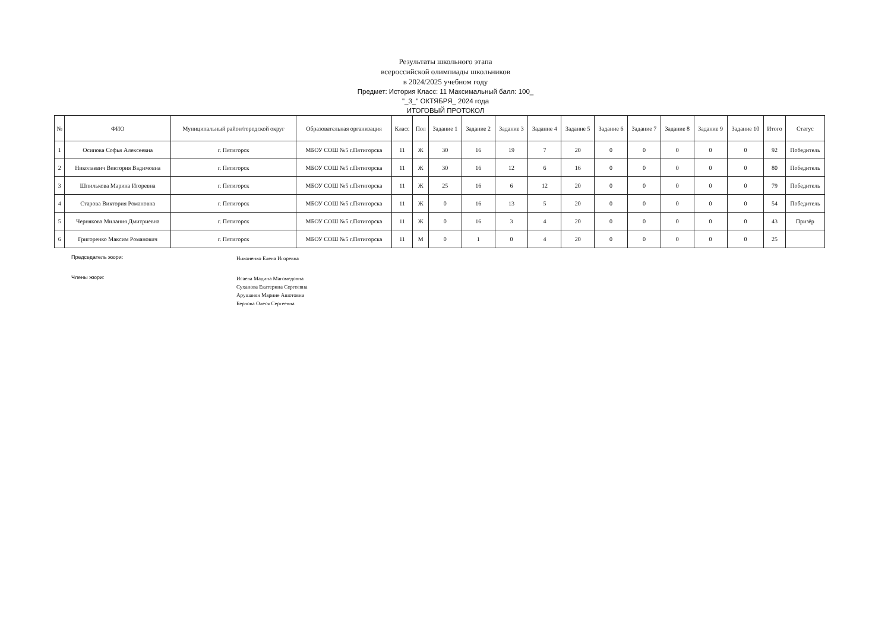Результаты школьного этапа
всероссийской олимпиады школьников
в 2024/2025 учебном году
Предмет: История Класс: 11 Максимальный балл: 100_
"_3_" ОКТЯБРЯ_ 2024 года
ИТОГОВЫЙ ПРОТОКОЛ
| № | ФИО | Муниципальный район/городской округ | Образовательная организация | Класс | Пол | Задание 1 | Задание 2 | Задание 3 | Задание 4 | Задание 5 | Задание 6 | Задание 7 | Задание 8 | Задание 9 | Задание 10 | Итого | Статус |
| --- | --- | --- | --- | --- | --- | --- | --- | --- | --- | --- | --- | --- | --- | --- | --- | --- | --- |
| 1 | Осипова Софья Алексеевна | г. Пятигорск | МБОУ СОШ №5 г.Пятигорска | 11 | Ж | 30 | 16 | 19 | 7 | 20 | 0 | 0 | 0 | 0 | 0 | 92 | Победитель |
| 2 | Николаевич Виктория Вадимовна | г. Пятигорск | МБОУ СОШ №5 г.Пятигорска | 11 | Ж | 30 | 16 | 12 | 6 | 16 | 0 | 0 | 0 | 0 | 0 | 80 | Победитель |
| 3 | Шпилькова Марина Игоревна | г. Пятигорск | МБОУ СОШ №5 г.Пятигорска | 11 | Ж | 25 | 16 | 6 | 12 | 20 | 0 | 0 | 0 | 0 | 0 | 79 | Победитель |
| 4 | Старова Виктория Романовна | г. Пятигорск | МБОУ СОШ №5 г.Пятигорска | 11 | Ж | 0 | 16 | 13 | 5 | 20 | 0 | 0 | 0 | 0 | 0 | 54 | Победитель |
| 5 | Чернякова Милания Дмитриевна | г. Пятигорск | МБОУ СОШ №5 г.Пятигорска | 11 | Ж | 0 | 16 | 3 | 4 | 20 | 0 | 0 | 0 | 0 | 0 | 43 | Призёр |
| 6 | Григоренко Максим Романович | г. Пятигорск | МБОУ СОШ №5 г.Пятигорска | 11 | М | 0 | 1 | 0 | 4 | 20 | 0 | 0 | 0 | 0 | 0 | 25 | |
Председатель жюри:
Никоненко Елена Игоревна
Члены жюри:
Исаева Мадина Магомедовна
Суханова Екатерина Сергеевна
Арушанян Марине Ашотовна
Берлова Олеся Сергеевна